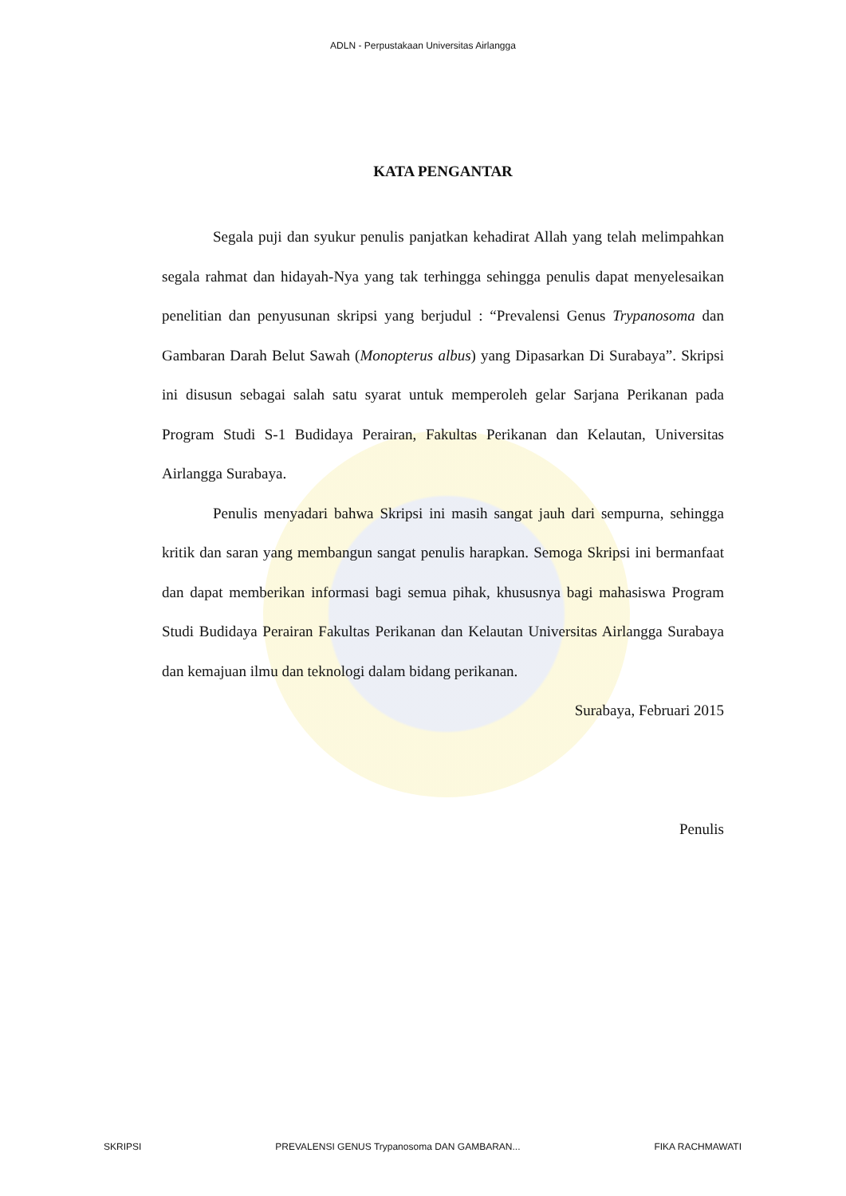ADLN - Perpustakaan Universitas Airlangga
KATA PENGANTAR
Segala puji dan syukur penulis panjatkan kehadirat Allah yang telah melimpahkan segala rahmat dan hidayah-Nya yang tak terhingga sehingga penulis dapat menyelesaikan penelitian dan penyusunan skripsi yang berjudul : “Prevalensi Genus Trypanosoma dan Gambaran Darah Belut Sawah (Monopterus albus) yang Dipasarkan Di Surabaya”. Skripsi ini disusun sebagai salah satu syarat untuk memperoleh gelar Sarjana Perikanan pada Program Studi S-1 Budidaya Perairan, Fakultas Perikanan dan Kelautan, Universitas Airlangga Surabaya.
Penulis menyadari bahwa Skripsi ini masih sangat jauh dari sempurna, sehingga kritik dan saran yang membangun sangat penulis harapkan. Semoga Skripsi ini bermanfaat dan dapat memberikan informasi bagi semua pihak, khususnya bagi mahasiswa Program Studi Budidaya Perairan Fakultas Perikanan dan Kelautan Universitas Airlangga Surabaya dan kemajuan ilmu dan teknologi dalam bidang perikanan.
Surabaya, Februari 2015
Penulis
SKRIPSI PREVALENSI GENUS Trypanosoma DAN GAMBARAN... FIKA RACHMAWATI